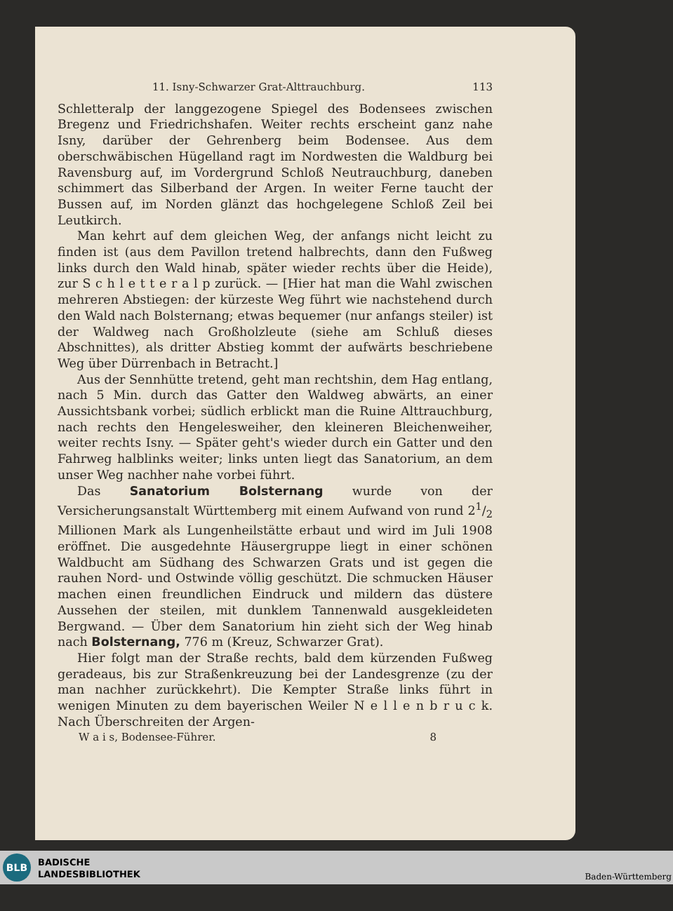11. Isny-Schwarzer Grat-Alttrauchburg. 113
Schletteralp der langgezogene Spiegel des Bodensees zwischen Bregenz und Friedrichshafen. Weiter rechts erscheint ganz nahe Isny, darüber der Gehrenberg beim Bodensee. Aus dem oberschwäbischen Hügelland ragt im Nordwesten die Waldburg bei Ravensburg auf, im Vordergrund Schloß Neutrauchburg, daneben schimmert das Silberband der Argen. In weiter Ferne taucht der Bussen auf, im Norden glänzt das hochgelegene Schloß Zeil bei Leutkirch.
Man kehrt auf dem gleichen Weg, der anfangs nicht leicht zu finden ist (aus dem Pavillon tretend halbrechts, dann den Fußweg links durch den Wald hinab, später wieder rechts über die Heide), zur S c h l e t t e r a l p zurück. — [Hier hat man die Wahl zwischen mehreren Abstiegen: der kürzeste Weg führt wie nachstehend durch den Wald nach Bolsternang; etwas bequemer (nur anfangs steiler) ist der Waldweg nach Großholzleute (siehe am Schluß dieses Abschnittes), als dritter Abstieg kommt der aufwärts beschriebene Weg über Dürrenbach in Betracht.]
Aus der Sennhütte tretend, geht man rechtshin, dem Hag entlang, nach 5 Min. durch das Gatter den Waldweg abwärts, an einer Aussichtsbank vorbei; südlich erblickt man die Ruine Alttrauchburg, nach rechts den Hengelesweiher, den kleineren Bleichenweiher, weiter rechts Isny. — Später geht's wieder durch ein Gatter und den Fahrweg halblinks weiter; links unten liegt das Sanatorium, an dem unser Weg nachher nahe vorbei führt.
Das Sanatorium Bolsternang wurde von der Versicherungsanstalt Württemberg mit einem Aufwand von rund 21/2 Millionen Mark als Lungenheilstätte erbaut und wird im Juli 1908 eröffnet. Die ausgedehnte Häusergruppe liegt in einer schönen Waldbucht am Südhang des Schwarzen Grats und ist gegen die rauhen Nord- und Ostwinde völlig geschützt. Die schmucken Häuser machen einen freundlichen Eindruck und mildern das düstere Aussehen der steilen, mit dunklem Tannenwald ausgekleideten Bergwand. — Über dem Sanatorium hin zieht sich der Weg hinab nach Bolsternang, 776 m (Kreuz, Schwarzer Grat).
Hier folgt man der Straße rechts, bald dem kürzenden Fußweg geradeaus, bis zur Straßenkreuzung bei der Landesgrenze (zu der man nachher zurückkehrt). Die Kempter Straße links führt in wenigen Minuten zu dem bayerischen Weiler N e l l e n b r u c k. Nach Überschreiten der Argen-
W a i s, Bodensee-Führer. 8
BLB
BADISCHE
LANDESBIBLIOTHEK
Baden-Württemberg